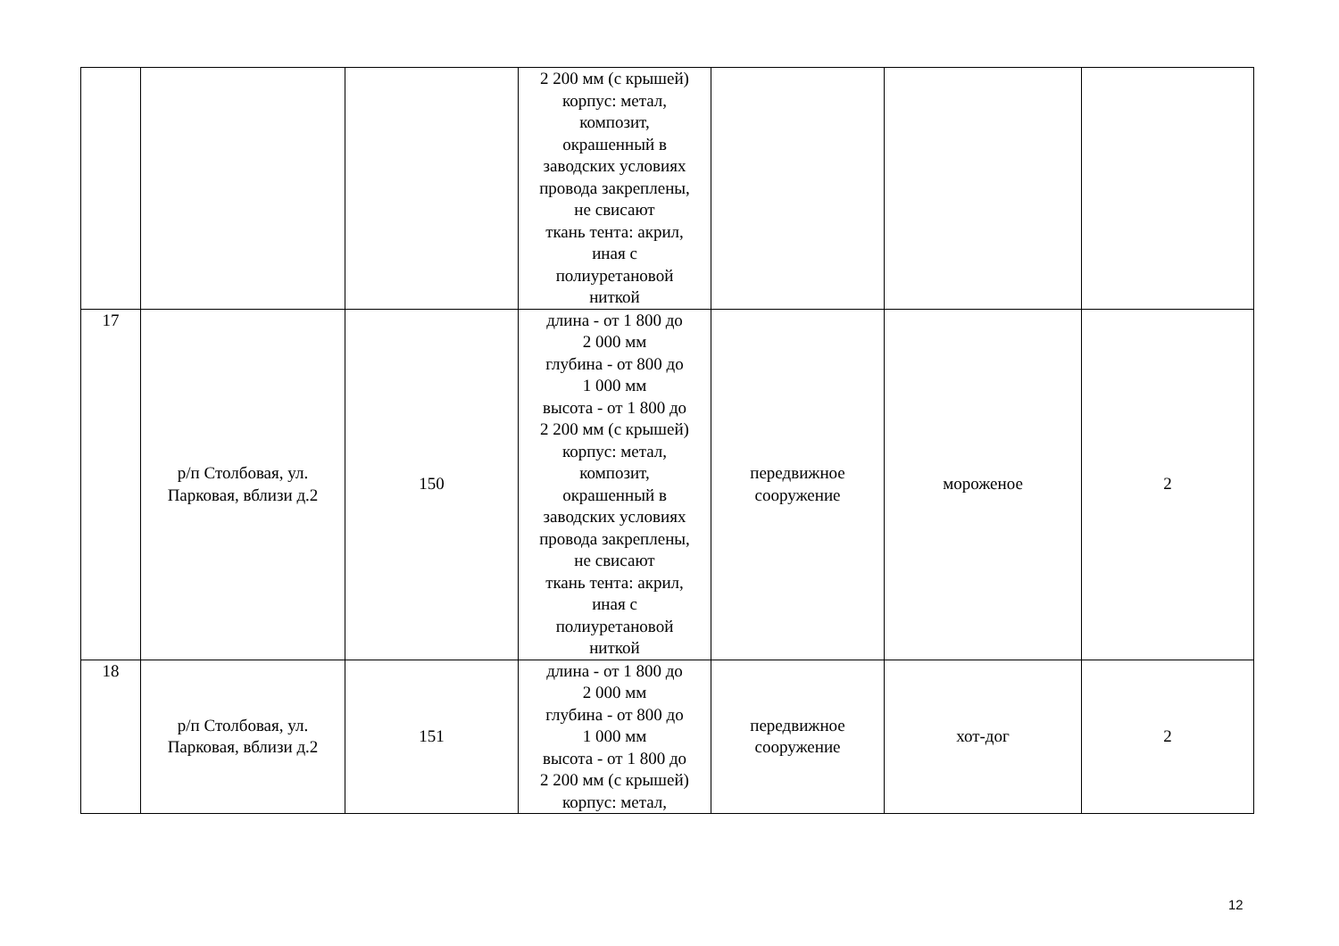| | | | 2 200 мм (с крышей) корпус: метал, композит, окрашенный в заводских условиях провода закреплены, не свисают ткань тента: акрил, иная с полиуретановой ниткой | | | |
| 17 | р/п Столбовая, ул. Парковая, вблизи д.2 | 150 | длина - от 1 800 до 2 000 мм глубина - от 800 до 1 000 мм высота - от 1 800 до 2 200 мм (с крышей) корпус: метал, композит, окрашенный в заводских условиях провода закреплены, не свисают ткань тента: акрил, иная с полиуретановой ниткой | передвижное сооружение | мороженое | 2 |
| 18 | р/п Столбовая, ул. Парковая, вблизи д.2 | 151 | длина - от 1 800 до 2 000 мм глубина - от 800 до 1 000 мм высота - от 1 800 до 2 200 мм (с крышей) корпус: метал, | передвижное сооружение | хот-дог | 2 |
12